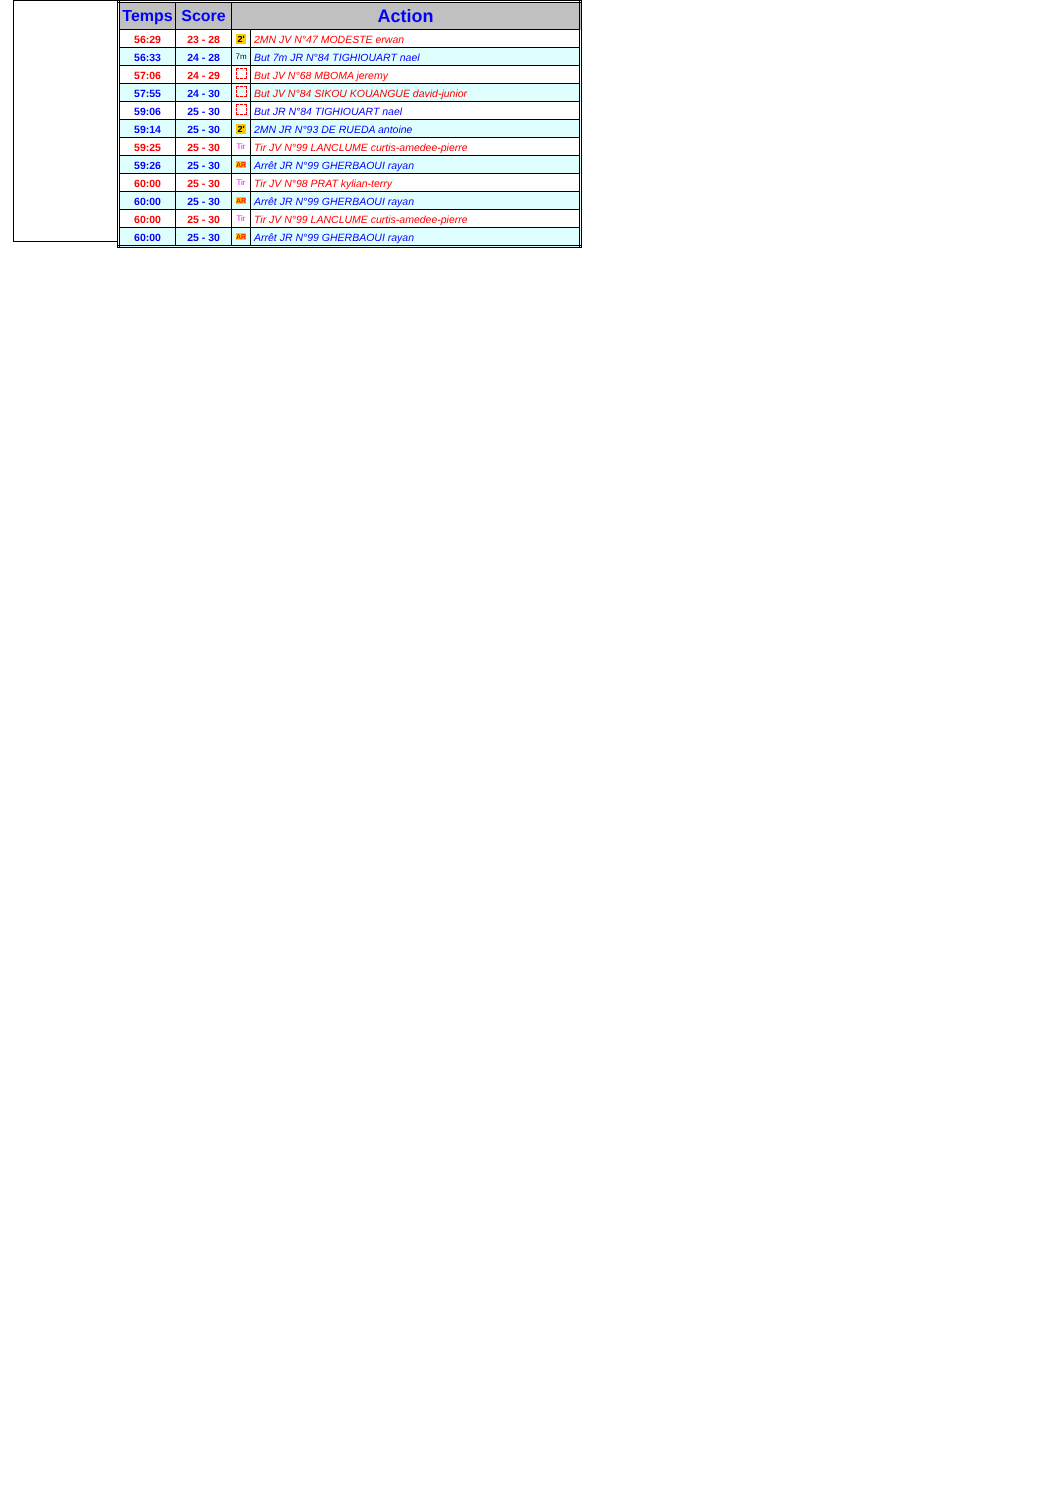| Temps | Score | Action | |
| --- | --- | --- | --- |
| 56:29 | 23 - 28 | 2' | 2MN JV N°47 MODESTE erwan |
| 56:33 | 24 - 28 | 7m | But 7m JR N°84 TIGHIOUART nael |
| 57:06 | 24 - 29 | | But JV N°68 MBOMA jeremy |
| 57:55 | 24 - 30 | | But JV N°84 SIKOU KOUANGUE david-junior |
| 59:06 | 25 - 30 | | But JR N°84 TIGHIOUART nael |
| 59:14 | 25 - 30 | 2' | 2MN JR N°93 DE RUEDA antoine |
| 59:25 | 25 - 30 | Tir | Tir JV N°99 LANCLUME curtis-amedee-pierre |
| 59:26 | 25 - 30 | AR | Arrêt JR N°99 GHERBAOUI rayan |
| 60:00 | 25 - 30 | Tir | Tir JV N°98 PRAT kylian-terry |
| 60:00 | 25 - 30 | AR | Arrêt JR N°99 GHERBAOUI rayan |
| 60:00 | 25 - 30 | Tir | Tir JV N°99 LANCLUME curtis-amedee-pierre |
| 60:00 | 25 - 30 | AR | Arrêt JR N°99 GHERBAOUI rayan |